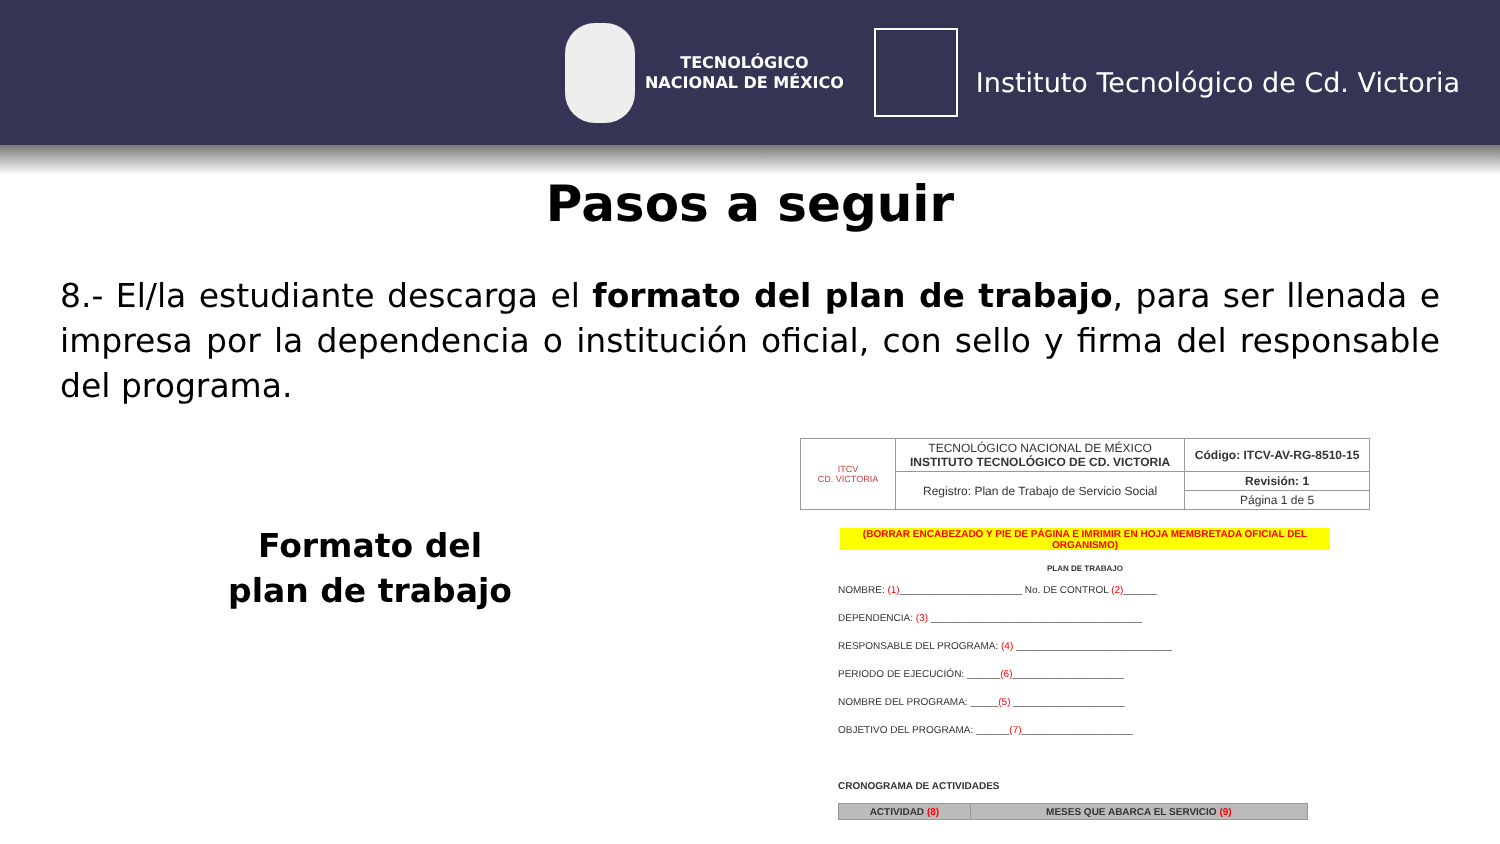TECNOLÓGICO
NACIONAL DE MÉXICO
Instituto Tecnológico de Cd. Victoria
Pasos a seguir
8.- El/la estudiante descarga el formato del plan de trabajo, para ser llenada e impresa por la dependencia o institución oficial, con sello y firma del responsable del programa.
Formato del
plan de trabajo
| ITCV CD. VICTORIA | TECNOLÓGICO NACIONAL DE MÉXICO INSTITUTO TECNOLÓGICO DE CD. VICTORIA | Código: ITCV-AV-RG-8510-15 |
| | Registro: Plan de Trabajo de Servicio Social | Revisión: 1 |
| | | Página 1 de 5 |
(BORRAR ENCABEZADO Y PIE DE PÁGINA E IMRIMIR EN HOJA MEMBRETADA OFICIAL DEL ORGANISMO)
PLAN DE TRABAJO
NOMBRE: (1)______________________ No. DE CONTROL (2)______
DEPENDENCIA: (3) ______________________________________
RESPONSABLE DEL PROGRAMA: (4) ____________________________
PERIODO DE EJECUCIÓN: ______(6)____________________
NOMBRE DEL PROGRAMA: _____(5) ____________________
OBJETIVO DEL PROGRAMA: ______(7)____________________
CRONOGRAMA DE ACTIVIDADES
| ACTIVIDAD (8) | MESES QUE ABARCA EL SERVICIO (9) |
| --- | --- |